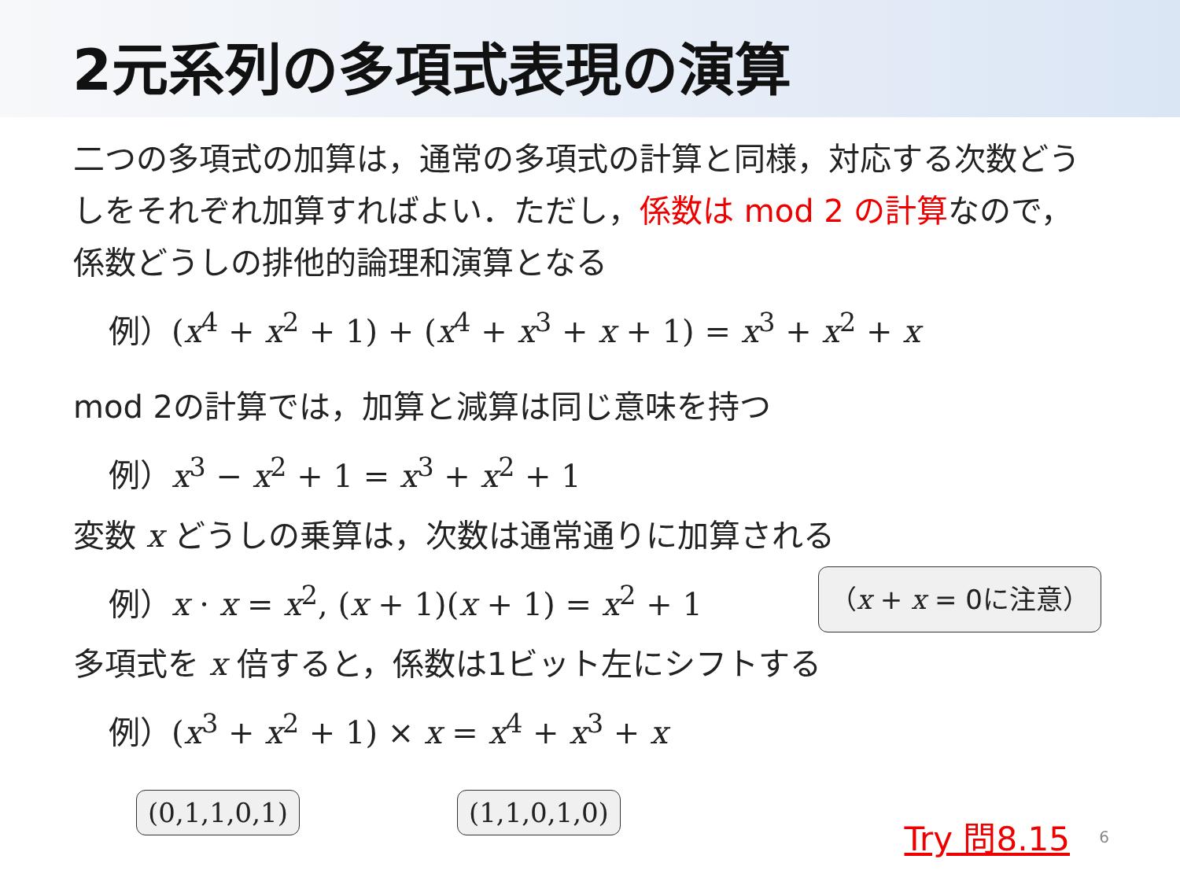2元系列の多項式表現の演算
二つの多項式の加算は，通常の多項式の計算と同様，対応する次数どうしをそれぞれ加算すればよい．ただし，係数は mod 2 の計算なので，係数どうしの排他的論理和演算となる
例）(x<sup>4</sup> + x<sup>2</sup> + 1) + (x<sup>4</sup> + x<sup>3</sup> + x + 1) = x<sup>3</sup> + x<sup>2</sup> + x
mod 2の計算では，加算と減算は同じ意味を持つ
例）x<sup>3</sup> − x<sup>2</sup> + 1 = x<sup>3</sup> + x<sup>2</sup> + 1
変数 x どうしの乗算は，次数は通常通りに加算される
例）x · x = x<sup>2</sup>, (x + 1)(x + 1) = x<sup>2</sup> + 1
（x + x = 0に注意）
多項式を x 倍すると，係数は1ビット左にシフトする
例）(x<sup>3</sup> + x<sup>2</sup> + 1) × x = x<sup>4</sup> + x<sup>3</sup> + x
(0,1,1,0,1) (1,1,0,1,0)
Try 問8.15 6